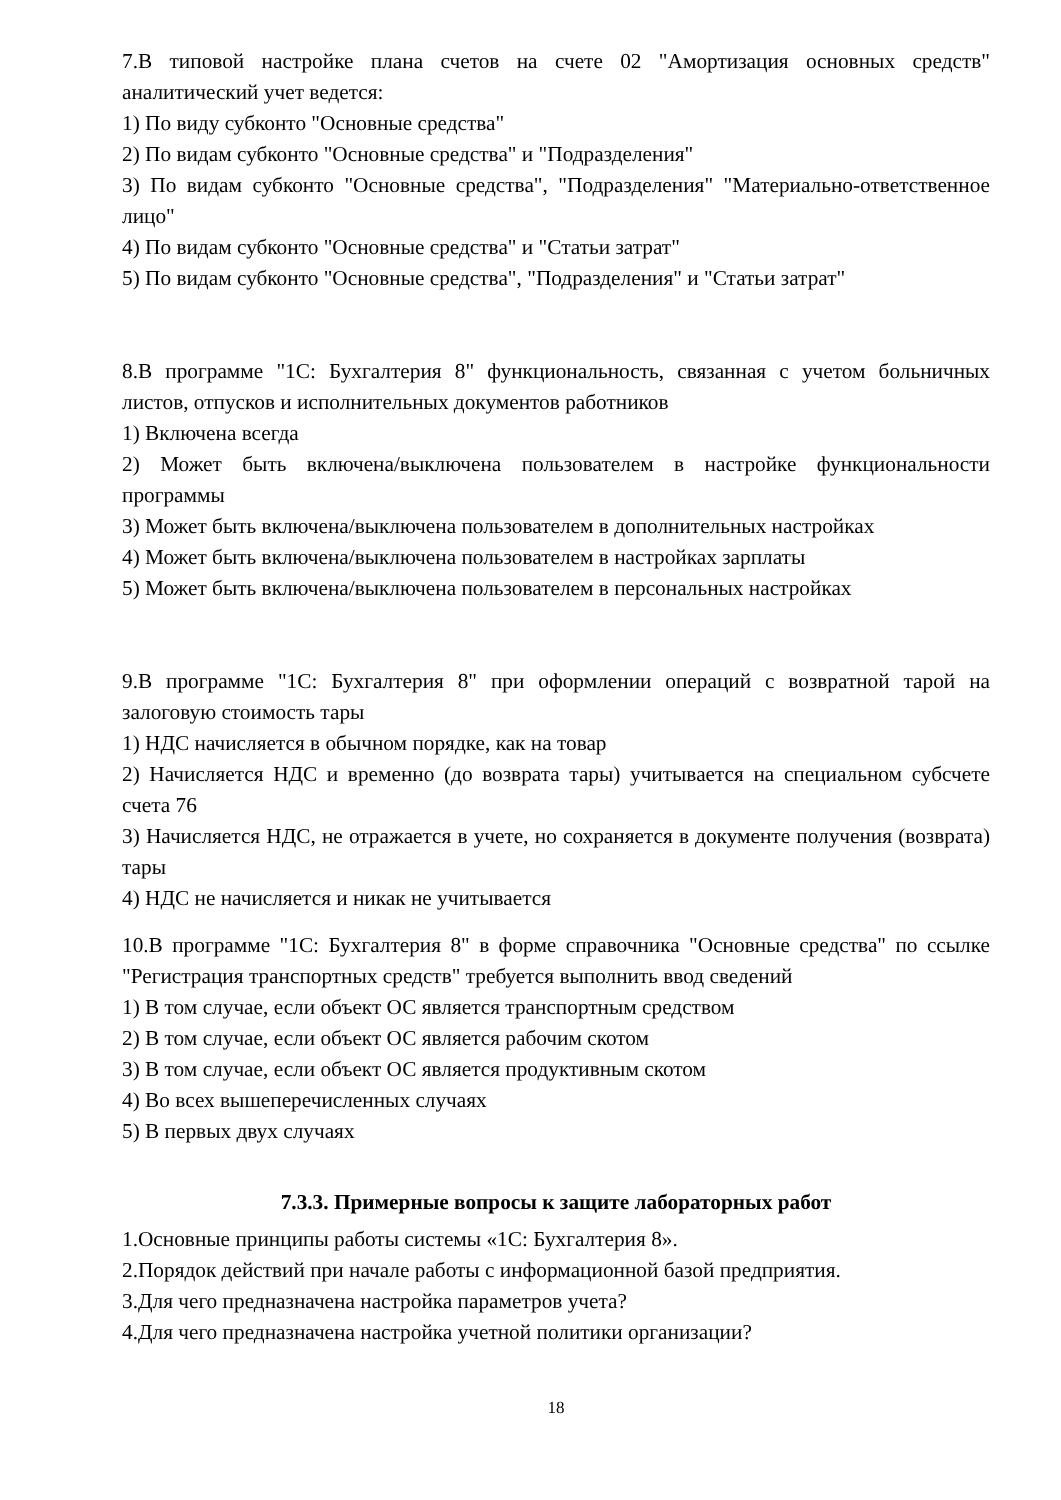7.В типовой настройке плана счетов на счете 02 "Амортизация основных средств" аналитический учет ведется:
1) По виду субконто "Основные средства"
2) По видам субконто "Основные средства" и "Подразделения"
3) По видам субконто "Основные средства", "Подразделения" "Материально-ответственное лицо"
4) По видам субконто "Основные средства" и "Статьи затрат"
5) По видам субконто "Основные средства", "Подразделения" и "Статьи затрат"
8.В программе "1С: Бухгалтерия 8" функциональность, связанная с учетом больничных листов, отпусков и исполнительных документов работников
1) Включена всегда
2) Может быть включена/выключена пользователем в настройке функциональности программы
3) Может быть включена/выключена пользователем в дополнительных настройках
4) Может быть включена/выключена пользователем в настройках зарплаты
5) Может быть включена/выключена пользователем в персональных настройках
9.В программе "1С: Бухгалтерия 8" при оформлении операций с возвратной тарой на залоговую стоимость тары
1) НДС начисляется в обычном порядке, как на товар
2) Начисляется НДС и временно (до возврата тары) учитывается на специальном субсчете счета 76
3) Начисляется НДС, не отражается в учете, но сохраняется в документе получения (возврата) тары
4) НДС не начисляется и никак не учитывается
10.В программе "1С: Бухгалтерия 8" в форме справочника "Основные средства" по ссылке "Регистрация транспортных средств" требуется выполнить ввод сведений
1) В том случае, если объект ОС является транспортным средством
2) В том случае, если объект ОС является рабочим скотом
3) В том случае, если объект ОС является продуктивным скотом
4) Во всех вышеперечисленных случаях
5) В первых двух случаях
7.3.3. Примерные вопросы к защите лабораторных работ
1.Основные принципы работы системы «1С: Бухгалтерия 8».
2.Порядок действий при начале работы с информационной базой предприятия.
3.Для чего предназначена настройка параметров учета?
4.Для чего предназначена настройка учетной политики организации?
18